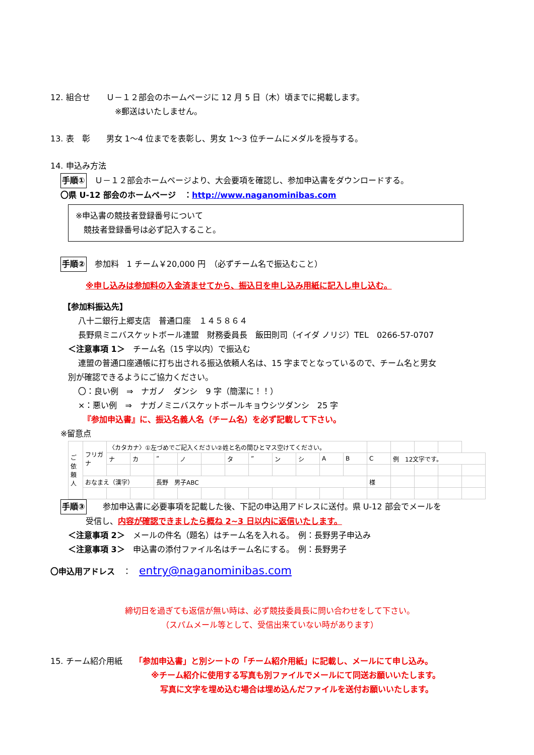12. 組合せ　　Ｕ－１２部会のホームページに 12 月 5 日（木）頃までに掲載します。
※郵送はいたしません。
13. 表　彰　　男女 1～4 位までを表彰し、男女 1～3 位チームにメダルを授与する。
14. 申込み方法
手順①　Ｕ－１２部会ホームページより、大会要項を確認し、参加申込書をダウンロードする。
〇県 U-12 部会のホームページ　：http://www.naganominibas.com
※申込書の競技者登録番号について
　競技者登録番号は必ず記入すること。
手順②　参加料　1 チーム￥20,000 円　（必ずチーム名で振込むこと）
※申し込みは参加料の入金済ませてから、振込日を申し込み用紙に記入し申し込む。
【参加料振込先】
八十二銀行上郷支店　普通口座　１４５８６４
長野県ミニバスケットボール連盟　財務委員長　飯田則司（イイダ ノリジ）TEL　0266-57-0707
＜注意事項 1＞　チーム名（15 字以内）で振込む
連盟の普通口座通帳に打ち出される振込依頼人名は、15 字までとなっているので、チーム名と男女
別が確認できるようにご協力ください。
〇：良い例　⇒　ナガノ　ダンシ　9 字（簡潔に！！）
×：悪い例　⇒　ナガノミニバスケットボールキョウシツダンシ　25 字
『参加申込書』に、振込名義人名（チーム名）を必ず記載して下さい。
※留意点
| ご依頼人 | フリガナ | 〈カタカナ〉①左づめでご記入ください②姓と名の間ひとマス空けてください。 | | | | | | | | | | | | | | | |
| | | ナ | カ | ” | ノ | | タ | ” | ン | シ | A | B | C | 例 12文字です。 | | | |
| | おなまえ（漢字） | | | 長野 男子ABC | | | | | | | | | 様 | | | | |
手順③　　参加申込書に必要事項を記載した後、下記の申込用アドレスに送付。県 U-12 部会でメールを
受信し、内容が確認できましたら概ね 2~3 日以内に返信いたします。
＜注意事項 2＞　メールの件名（題名）はチーム名を入れる。　例：長野男子申込み
＜注意事項 3＞　申込書の添付ファイル名はチーム名にする。　例：長野男子
〇申込用アドレス　：　entry@naganominibas.com
締切日を過ぎても返信が無い時は、必ず競技委員長に問い合わせをして下さい。
（スパムメール等として、受信出来ていない時があります）
15. チーム紹介用紙　　「参加申込書」と別シートの「チーム紹介用紙」に記載し、メールにて申し込み。
※チーム紹介に使用する写真も別ファイルでメールにて同送お願いいたします。
写真に文字を埋め込む場合は埋め込んだファイルを送付お願いいたします。